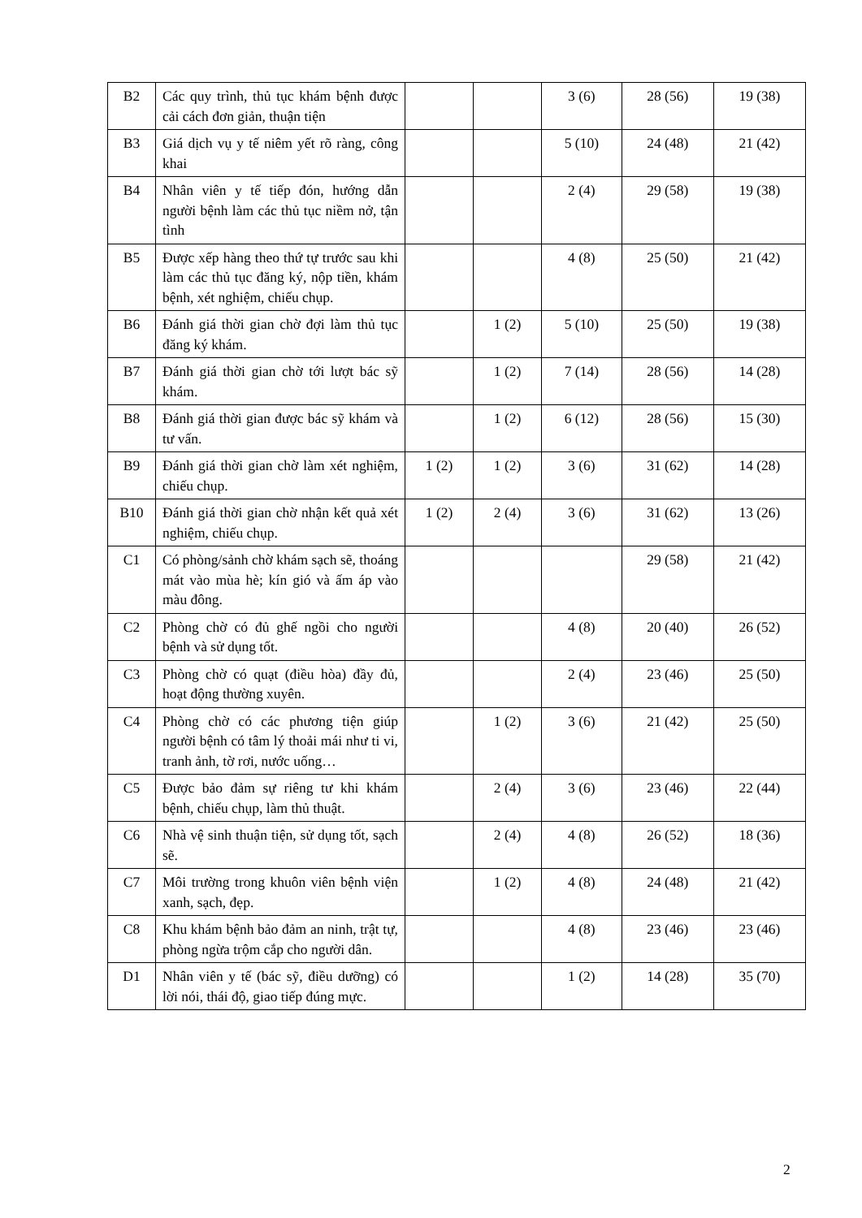| B2 | Các quy trình, thủ tục khám bệnh được cải cách đơn giản, thuận tiện | | | 3 (6) | 28 (56) | 19 (38) |
| B3 | Giá dịch vụ y tế niêm yết rõ ràng, công khai | | | 5 (10) | 24 (48) | 21 (42) |
| B4 | Nhân viên y tế tiếp đón, hướng dẫn người bệnh làm các thủ tục niềm nở, tận tình | | | 2 (4) | 29 (58) | 19 (38) |
| B5 | Được xếp hàng theo thứ tự trước sau khi làm các thủ tục đăng ký, nộp tiền, khám bệnh, xét nghiệm, chiếu chụp. | | | 4 (8) | 25 (50) | 21 (42) |
| B6 | Đánh giá thời gian chờ đợi làm thủ tục đăng ký khám. | | 1 (2) | 5 (10) | 25 (50) | 19 (38) |
| B7 | Đánh giá thời gian chờ tới lượt bác sỹ khám. | | 1 (2) | 7 (14) | 28 (56) | 14 (28) |
| B8 | Đánh giá thời gian được bác sỹ khám và tư vấn. | | 1 (2) | 6 (12) | 28 (56) | 15 (30) |
| B9 | Đánh giá thời gian chờ làm xét nghiệm, chiếu chụp. | 1 (2) | 1 (2) | 3 (6) | 31 (62) | 14 (28) |
| B10 | Đánh giá thời gian chờ nhận kết quả xét nghiệm, chiếu chụp. | 1 (2) | 2 (4) | 3 (6) | 31 (62) | 13 (26) |
| C1 | Có phòng/sảnh chờ khám sạch sẽ, thoáng mát vào mùa hè; kín gió và ấm áp vào màu đông. | | | | 29 (58) | 21 (42) |
| C2 | Phòng chờ có đủ ghế ngồi cho người bệnh và sử dụng tốt. | | | 4 (8) | 20 (40) | 26 (52) |
| C3 | Phòng chờ có quạt (điều hòa) đầy đủ, hoạt động thường xuyên. | | | 2 (4) | 23 (46) | 25 (50) |
| C4 | Phòng chờ có các phương tiện giúp người bệnh có tâm lý thoải mái như ti vi, tranh ảnh, tờ rơi, nước uống… | | 1 (2) | 3 (6) | 21 (42) | 25 (50) |
| C5 | Được bảo đảm sự riêng tư khi khám bệnh, chiếu chụp, làm thủ thuật. | | 2 (4) | 3 (6) | 23 (46) | 22 (44) |
| C6 | Nhà vệ sinh thuận tiện, sử dụng tốt, sạch sẽ. | | 2 (4) | 4 (8) | 26 (52) | 18 (36) |
| C7 | Môi trường trong khuôn viên bệnh viện xanh, sạch, đẹp. | | 1 (2) | 4 (8) | 24 (48) | 21 (42) |
| C8 | Khu khám bệnh bảo đảm an ninh, trật tự, phòng ngừa trộm cắp cho người dân. | | | 4 (8) | 23 (46) | 23 (46) |
| D1 | Nhân viên y tế (bác sỹ, điều dưỡng) có lời nói, thái độ, giao tiếp đúng mực. | | | 1 (2) | 14 (28) | 35 (70) |
2